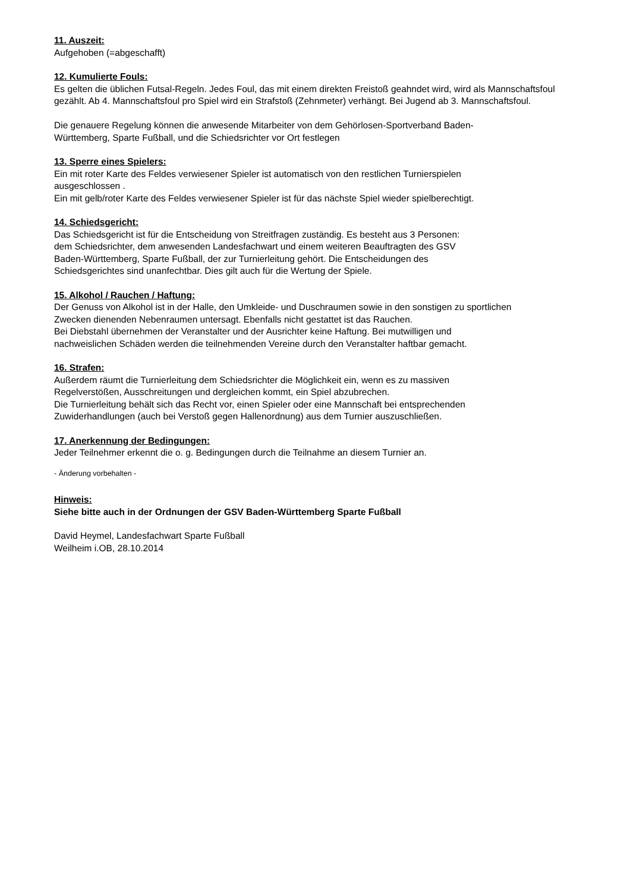11. Auszeit:
Aufgehoben (=abgeschafft)
12. Kumulierte Fouls:
Es gelten die üblichen Futsal-Regeln. Jedes Foul, das mit einem direkten Freistoß geahndet wird, wird als Mannschaftsfoul gezählt. Ab 4. Mannschaftsfoul pro Spiel wird ein Strafstoß (Zehnmeter) verhängt. Bei Jugend ab 3. Mannschaftsfoul.
Die genauere Regelung können die anwesende Mitarbeiter von dem Gehörlosen-Sportverband Baden-
Württemberg, Sparte Fußball, und die Schiedsrichter vor Ort festlegen
13. Sperre eines Spielers:
Ein mit roter Karte des Feldes verwiesener Spieler ist automatisch von den restlichen Turnierspielen
ausgeschlossen .
Ein mit gelb/roter Karte des Feldes verwiesener Spieler ist für das nächste Spiel wieder spielberechtigt.
14. Schiedsgericht:
Das Schiedsgericht ist für die Entscheidung von Streitfragen zuständig. Es besteht aus 3 Personen:
dem Schiedsrichter, dem anwesenden Landesfachwart und einem weiteren Beauftragten des GSV
Baden-Württemberg, Sparte Fußball, der zur Turnierleitung gehört. Die Entscheidungen des
Schiedsgerichtes sind unanfechtbar. Dies gilt auch für die Wertung der Spiele.
15. Alkohol / Rauchen / Haftung:
Der Genuss von Alkohol ist in der Halle, den Umkleide- und Duschraumen sowie in den sonstigen zu sportlichen
Zwecken dienenden Nebenraumen untersagt. Ebenfalls nicht gestattet ist das Rauchen.
Bei Diebstahl übernehmen der Veranstalter und der Ausrichter keine Haftung. Bei mutwilligen und
nachweislichen Schäden werden die teilnehmenden Vereine durch den Veranstalter haftbar gemacht.
16. Strafen:
Außerdem räumt die Turnierleitung dem Schiedsrichter die Möglichkeit ein, wenn es zu massiven
Regelverstößen, Ausschreitungen und dergleichen kommt, ein Spiel abzubrechen.
Die Turnierleitung behält sich das Recht vor, einen Spieler oder eine Mannschaft bei entsprechenden
Zuwiderhandlungen (auch bei Verstoß gegen Hallenordnung) aus dem Turnier auszuschließen.
17. Anerkennung der Bedingungen:
Jeder Teilnehmer erkennt die o. g. Bedingungen durch die Teilnahme an diesem Turnier an.
- Änderung vorbehalten -
Hinweis:
Siehe bitte auch in der Ordnungen der GSV Baden-Württemberg Sparte Fußball
David Heymel, Landesfachwart Sparte Fußball
Weilheim i.OB, 28.10.2014